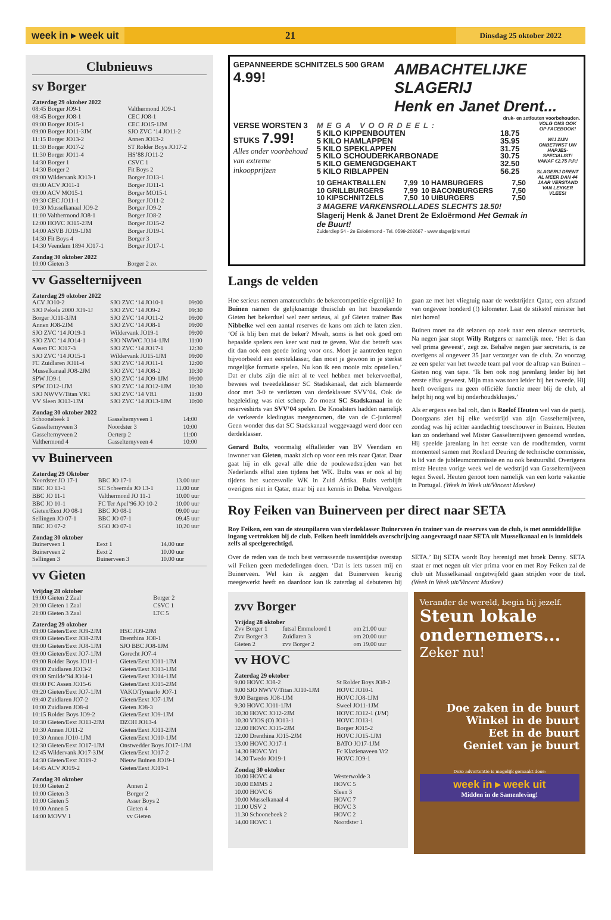week in ▸ week uit 21 Dinsdag 25 oktober 2022
Clubnieuws
sv Borger
Zaterdag 29 oktober 2022
| 08:45 Borger JO9-1 | Valthermond JO9-1 |
| 08:45 Borger JO8-1 | CEC JO8-1 |
| 09:00 Borger JO15-1 | CEC JO15-1JM |
| 09:00 Borger JO11-3JM | SJO ZVC ‘14 JO11-2 |
| 11:15 Borger JO13-2 | Annen JO13-2 |
| 11:30 Borger JO17-2 | ST Rolder Boys JO17-2 |
| 11:30 Borger JO11-4 | HS’88 JO11-2 |
| 14:30 Borger 1 | CSVC 1 |
| 14:30 Borger 2 | Fit Boys 2 |
| 09:00 Wildervank JO13-1 | Borger JO13-1 |
| 09:00 ACV JO11-1 | Borger JO11-1 |
| 09:00 ACV MO15-1 | Borger MO15-1 |
| 09:30 CEC JO11-1 | Borger JO11-2 |
| 10:30 Musselkanaal JO9-2 | Borger JO9-2 |
| 11:00 Valthermond JO8-1 | Borger JO8-2 |
| 12:00 HOVC JO15-2JM | Borger JO15-2 |
| 14:00 ASVB JO19-1JM | Borger JO19-1 |
| 14:30 Fit Boys 4 | Borger 3 |
| 14:30 Veendam 1894 JO17-1 | Borger JO17-1 |
Zondag 30 oktober 2022
| 10:00 Gieten 3 | Borger 2 zo. |
vv Gasselternijveen
Zaterdag 29 oktober 2022
| ACV JO10-2 | SJO ZVC ‘14 JO10-1 | 09:00 |
| SJO Pekela 2000 JO9-1J | SJO ZVC ‘14 JO9-2 | 09:30 |
| Borger JO11-3JM | SJO ZVC ‘14 JO11-2 | 09:00 |
| Annen JO8-2JM | SJO ZVC ‘14 JO8-1 | 09:00 |
| SJO ZVC ‘14 JO19-1 | Wildervank JO19-1 | 09:00 |
| SJO ZVC ‘14 JO14-1 | SJO NWWC JO14-1JM | 11:00 |
| Assen FC JO17-3 | SJO ZVC ‘14 JO17-1 | 12:30 |
| SJO ZVC ‘14 JO15-1 | Wildervank JO15-1JM | 09:00 |
| FC Zuidlaren JO11-4 | SJO ZVC ‘14 JO11-1 | 12:00 |
| Musselkanaal JO8-2JM | SJO ZVC ‘14 JO8-2 | 10:30 |
| SPW JO9-1 | SJO ZVC ‘14 JO9-1JM | 09:00 |
| SPW JO12-1JM | SJO ZVC ‘14 JO12-1JM | 10:30 |
| SJO NWVV/Titan VR1 | SJO ZVC ‘14 VR1 | 11:00 |
| VV Sleen JO13-1JM | SJO ZVC ‘14 JO13-1JM | 10:00 |
Zondag 30 oktober 2022
| Schoonebeek 1 | Gasselternyveen 1 | 14:00 |
| Gasselternyveen 3 | Noordster 3 | 10:00 |
| Gasselternyveen 2 | Oerterp 2 | 11:00 |
| Valthermond 4 | Gasselternyveen 4 | 10:00 |
vv Buinerveen
Zaterdag 29 Oktober
| Noordster JO 17-1 | BBC JO 17-1 | 13.00 uur |
| BBC JO 13-1 | SC Scheemda JO 13-1 | 11.00 uur |
| BBC JO 11-1 | Valthermond JO 11-1 | 10.00 uur |
| BBC JO 10-1 | FC Ter Apel’96 JO 10-2 | 10.00 uur |
| Gieten/Eext JO 08-1 | BBC JO 08-1 | 09.00 uur |
| Sellingen JO 07-1 | BBC JO 07-1 | 09.45 uur |
| BBC JO 07-2 | SGO JO 07-1 | 10.20 uur |
Zondag 30 oktober
| Buinerveen 1 | Eext 1 | 14.00 uur |
| Buinerveen 2 | Eext 2 | 10.00 uur |
| Sellingen 3 | Buinerveen 3 | 10.00 uur |
vv Gieten
Vrijdag 28 oktober
| 19:00 Gieten 2 Zaal | Borger 2 |
| 20:00 Gieten 1 Zaal | CSVC 1 |
| 21:00 Gieten 3 Zaal | LTC 5 |
Zaterdag 29 oktober
| 09:00 Gieten/Eext JO9-2JM | HSC JO9-2JM |
| 09:00 Gieten/Eext JO8-2JM | Drenthina JO8-1 |
| 09:00 Gieten/Eext JO8-1JM | SJO BBC JO8-1JM |
| 09:00 Gieten/Eext JO7-1JM | Gorecht JO7-4 |
| 09:00 Rolder Boys JO11-1 | Gieten/Eext JO11-1JM |
| 09:00 Zuidlaren JO13-2 | Gieten/Eext JO13-1JM |
| 09:00 Smilde’94 JO14-1 | Gieten/Eext JO14-1JM |
| 09:00 FC Assen JO15-6 | Gieten/Eext JO15-2JM |
| 09:20 Gieten/Eext JO7-1JM | VAKO/Tynaarlo JO7-1 |
| 09:40 Zuidlaren JO7-2 | Gieten/Eext JO7-1JM |
| 10:00 Zuidlaren JO8-4 | Gieten JO8-3 |
| 10:15 Rolder Boys JO9-2 | Gieten/Eext JO9-1JM |
| 10:30 Gieten/Eext JO13-2JM | DZOH JO13-4 |
| 10:30 Annen JO11-2 | Gieten/Eext JO11-2JM |
| 10:30 Annen JO10-1JM | Gieten/Eext JO10-1JM |
| 12:30 Gieten/Eext JO17-1JM | Onstwedder Boys JO17-1JM |
| 12:45 Wildervank JO17-3JM | Gieten/Eext JO17-2 |
| 14:30 Gieten/Eext JO19-2 | Nieuw Buinen JO19-1 |
| 14:45 ACV JO19-2 | Gieten/Eext JO19-1 |
Zondag 30 oktober
| 10:00 Gieten 2 | Annen 2 |
| 10:00 Gieten 3 | Borger 2 |
| 10:00 Gieten 5 | Asser Boys 2 |
| 10:00 Annen 5 | Gieten 4 |
| 14:00 MOVV 1 | vv Gieten |
GEPANNEERDE SCHNITZELS 500 GRAM 4.99!
AMBACHTELIJKE SLAGERIJ
Henk en Janet Drent...
druk- en zetfouten voorbehouden.
VERSE WORSTEN 3 STUKS 7.99!
Alles onder voorbehoud van extreme inkoopprijzen
MEGA VOORDEEL:
| 5 KILO KIPPENBOUTEN | 18.75 |
| 5 KILO HAMLAPPEN | 35.95 |
| 5 KILO SPEKLAPPEN | 31.75 |
| 5 KILO SCHOUDERKARBONADE | 30.75 |
| 5 KILO GEMENGDGEHAKT | 32.50 |
| 5 KILO RIBLAPPEN | 56.25 |
| 10 GEHAKTBALLEN | 7,99 | 10 HAMBURGERS | 7,50 |
| 10 GRILLBURGERS | 7,99 | 10 BACONBURGERS | 7,50 |
| 10 KIPSCHNITZELS | 7,50 | 10 UIBURGERS | 7,50 |
3 MAGERE VARKENSROLLADES SLECHTS 18.50!
Slagerij Henk & Janet Drent 2e Exloërmond Het Gemak in de Buurt!
Zuiderdiep 54 - 2e Exloërmond - Tel. 0599-202667 - www.slagerijdrent.nl
VOLG ONS OOK OP FACEBOOK!
WIJ ZIJN ONBETWIST UW HAPJES-SPECIALIST! VANAF €2.75 P.P.!
SLAGERIJ DRENT AL MEER DAN 44 JAAR VERSTAND VAN LEKKER VLEES!
Langs de velden
Hoe serieus nemen amateurclubs de bekercompetitie eigenlijk? In Buinen namen de gelijknamige thuisclub en het bezoekende Gieten het bekerduel wel zeer serieus, al gaf Gieten trainer Bas Nibbelke wel een aantal reserves de kans om zich te laten zien. ‘Of ik blij ben met de beker? Mwah, soms is het ook goed om bepaalde spelers een keer wat rust te geven. Wat dat betreft was dit dan ook een goede loting voor ons. Moet je aantreden tegen bijvoorbeeld een eersteklasser, dan moet je gewoon in je sterkst mogelijke formatie spelen. Nu kon ik een mooie mix opstellen.’ Dat er clubs zijn die niet al te veel hebben met bekervoetbal, bewees wel tweedeklasser SC Stadskanaal, dat zich blameerde door met 3-0 te verliezen van derdeklasser SVV’04. Ook de begeleiding was niet scherp. Zo moest SC Stadskanaal in de reserveshirts van SVV’04 spelen. De Knoalsters hadden namelijk de verkeerde kledingtas meegenomen, die van de C-junioren! Geen wonder dus dat SC Stadskanaal weggevaagd werd door een derdeklasser.
Gerard Bults, voormalig elftalleider van BV Veendam en inwoner van Gieten, maakt zich op voor een reis naar Qatar. Daar gaat hij in elk geval alle drie de poulewedstrijden van het Nederlands elftal zien tijdens het WK. Bults was er ook al bij tijdens het succesvolle WK in Zuid Afrika. Bults verblijft overigens niet in Qatar, maar bij een kennis in Doha. Vervolgens gaan ze met het vliegtuig naar de wedstrijden Qatar, een afstand van ongeveer honderd (!) kilometer. Laat de stikstof minister het niet horen!
Buinen moet na dit seizoen op zoek naar een nieuwe secretaris. Na negen jaar stopt Willy Rutgers er namelijk mee. ‘Het is dan wel prima geweest’, zegt ze. Behalve negen jaar secretaris, is ze overigens al ongeveer 35 jaar verzorger van de club. Zo voorzag ze een speler van het tweede team pal voor de aftrap van Buinen – Gieten nog van tape. ‘Ik ben ook nog jarenlang leider bij het eerste elftal geweest. Mijn man was toen leider bij het tweede. Hij heeft overigens nu geen officiële functie meer blij de club, al helpt hij nog wel bij onderhoudsklusjes.’
Als er ergens een bal rolt, dan is Roelof Heuten wel van de partij. Doorgaans ziet hij elke wedstrijd van zijn Gasselternijveen, zondag was hij echter aandachtig toeschouwer in Buinen. Heuten kan zo onderhand wel Mister Gasselternijveen genoemd worden. Hij speelde jarenlang in het eerste van de roodhemden, vormt momenteel samen met Roeland Deuring de technische commissie, is lid van de jubileumcommissie en nu ook bestuurslid. Overigens miste Heuten vorige week wel de wedstrijd van Gasselternijveen tegen Sweel. Heuten genoot toen namelijk van een korte vakantie in Portugal. (Week in Week uit/Vincent Muskee)
Roy Feiken van Buinerveen per direct naar SETA
Roy Feiken, een van de steunpilaren van vierdeklasser Buinerveen én trainer van de reserves van de club, is met onmiddellijke ingang vertrokken bij de club. Feiken heeft inmiddels overschrijving aangevraagd naar SETA uit Musselkanaal en is inmiddels zelfs al speelgerechtigd.
Over de reden van de toch best verrassende tussentijdse overstap wil Feiken geen mededelingen doen. ‘Dat is iets tussen mij en Buinerveen. Wel kan ik zeggen dat Buinerveen keurig meegewerkt heeft en daardoor kan ik zaterdag al debuteren bij SETA.’ Bij SETA wordt Roy herenigd met broek Denny. SETA staat er met negen uit vier prima voor en met Roy Feiken zal de club uit Musselkanaal ongetwijfeld gaan strijden voor de titel. (Week in Week uit/Vincent Muskee)
zvv Borger
Vrijdag 28 oktober
| Zvv Borger 1 | futsal Emmeloord 1 | om 21.00 uur |
| Zvv Borger 3 | Zuidlaren 3 | om 20.00 uur |
| Gieten 2 | zvv Borger 2 | om 19.00 uur |
vv HOVC
Zaterdag 29 oktober
| 9.00 HOVC JO8-2 | St Rolder Boys JO8-2 |
| 9.00 SJO NWVV/Titan JO10-1JM | HOVC JO10-1 |
| 9.00 Bargeres JO8-1JM | HOVC JO8-1JM |
| 9.30 HOVC JO11-1JM | Sweel JO11-1JM |
| 10.30 HOVC JO12-2JM | HOVC JO12-1 (J/M) |
| 10.30 VIOS (O) JO13-1 | HOVC JO13-1 |
| 12.00 HOVC JO15-2JM | Borger JO15-2 |
| 12.00 Drenthina JO15-2JM | HOVC JO15-1JM |
| 13.00 HOVC JO17-1 | BATO JO17-1JM |
| 14.30 HOVC Vr1 | Fc Klazienaveen Vr2 |
| 14.30 Twedo JO19-1 | HOVC JO9-1 |
Zondag 30 oktober
| 10.00 HOVC 4 | Westerwolde 3 |
| 10.00 EMMS 2 | HOVC 5 |
| 10.00 HOVC 6 | Sleen 3 |
| 10.00 Musselkanaal 4 | HOVC 7 |
| 11.00 USV 2 | HOVC 3 |
| 11.30 Schoonebeek 2 | HOVC 2 |
| 14.00 HOVC 1 | Noordster 1 |
Verander de wereld, begin bij jezelf.
Steun lokale ondernemers...
Zeker nu!
Doe zaken in de buurt
Winkel in de buurt
Eet in de buurt
Geniet van je buurt
Deze advertentie is mogelijk gemaakt door:
week in ▸ week uit
Midden in de Samenleving!